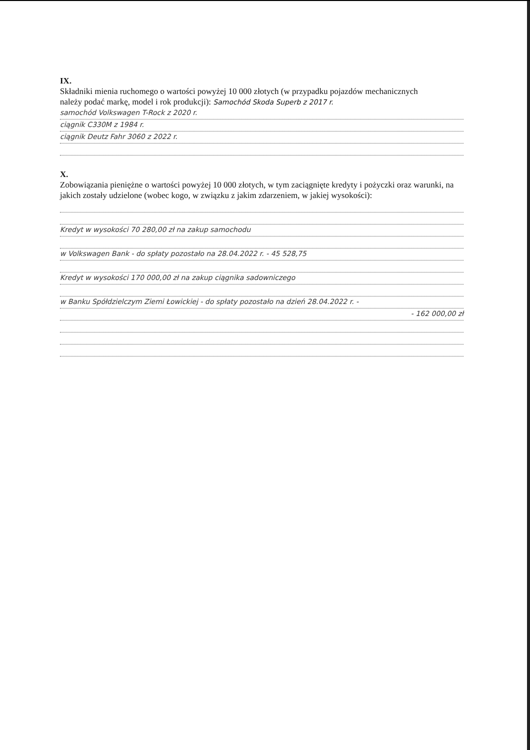IX.
Składniki mienia ruchomego o wartości powyżej 10 000 złotych (w przypadku pojazdów mechanicznych
należy podać markę, model i rok produkcji): Samochód Skoda Superb z 2017 r.
samochód Volkswagen T-Rock z 2020 r.
ciągnik C330M z 1984 r.
ciągnik Deutz Fahr 3060 z 2022 r.
X.
Zobowiązania pieniężne o wartości powyżej 10 000 złotych, w tym zaciągnięte kredyty i pożyczki oraz warunki, na jakich zostały udzielone (wobec kogo, w związku z jakim zdarzeniem, w jakiej wysokości):
Kredyt w wysokości 70 280,00 zł na zakup samochodu
w Volkswagen Bank - do spłaty pozostało na 28.04.2022 r. - 45 528,75
Kredyt w wysokości 170 000,00 zł na zakup ciągnika sadowniczego
w Banku Spółdzielczym Ziemi Łowickiej - do spłaty pozostało na dzień 28.04.2022 r. -
- 162 000,00 zł